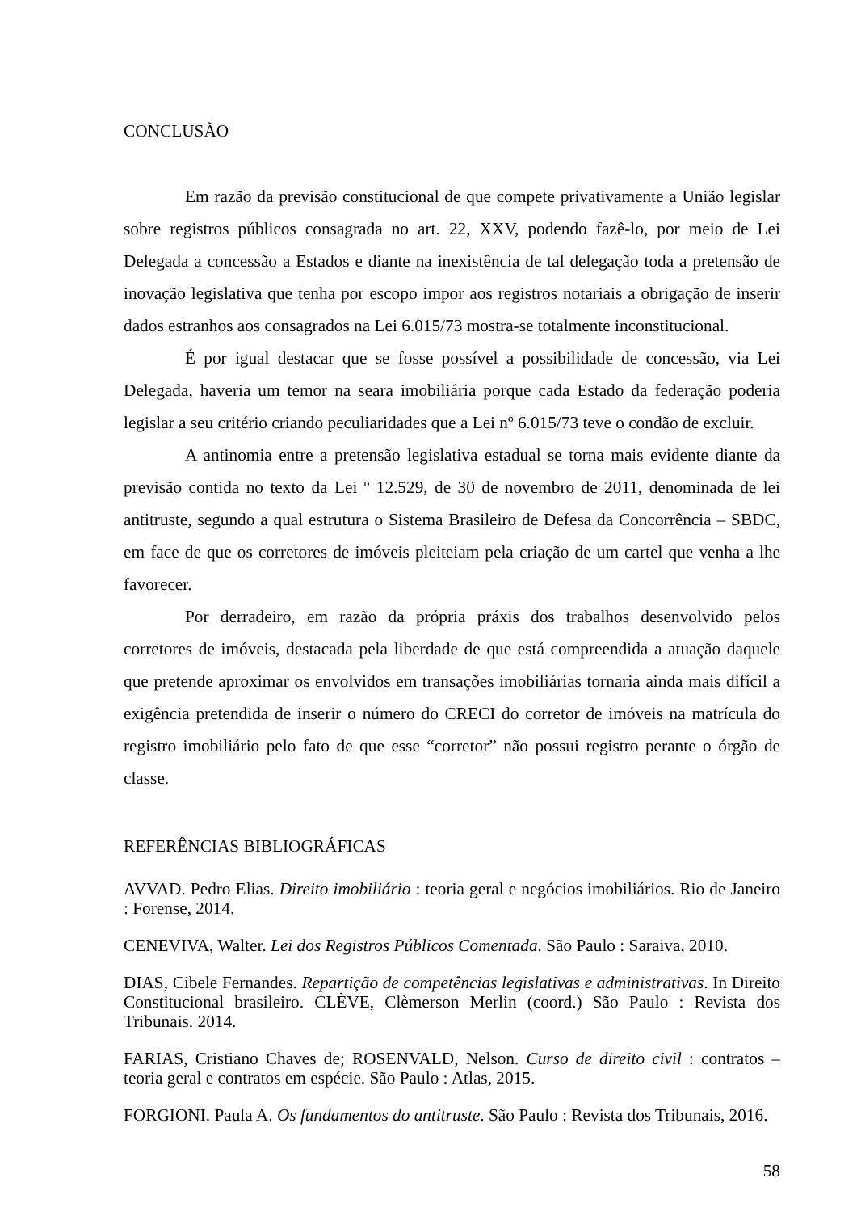CONCLUSÃO
Em razão da previsão constitucional de que compete privativamente a União legislar sobre registros públicos consagrada no art. 22, XXV, podendo fazê-lo, por meio de Lei Delegada a concessão a Estados e diante na inexistência de tal delegação toda a pretensão de inovação legislativa que tenha por escopo impor aos registros notariais a obrigação de inserir dados estranhos aos consagrados na Lei 6.015/73 mostra-se totalmente inconstitucional.
É por igual destacar que se fosse possível a possibilidade de concessão, via Lei Delegada, haveria um temor na seara imobiliária porque cada Estado da federação poderia legislar a seu critério criando peculiaridades que a Lei nº 6.015/73 teve o condão de excluir.
A antinomia entre a pretensão legislativa estadual se torna mais evidente diante da previsão contida no texto da Lei º 12.529, de 30 de novembro de 2011, denominada de lei antitruste, segundo a qual estrutura o Sistema Brasileiro de Defesa da Concorrência – SBDC, em face de que os corretores de imóveis pleiteiam pela criação de um cartel que venha a lhe favorecer.
Por derradeiro, em razão da própria práxis dos trabalhos desenvolvido pelos corretores de imóveis, destacada pela liberdade de que está compreendida a atuação daquele que pretende aproximar os envolvidos em transações imobiliárias tornaria ainda mais difícil a exigência pretendida de inserir o número do CRECI do corretor de imóveis na matrícula do registro imobiliário pelo fato de que esse “corretor” não possui registro perante o órgão de classe.
REFERÊNCIAS BIBLIOGRÁFICAS
AVVAD. Pedro Elias. Direito imobiliário : teoria geral e negócios imobiliários. Rio de Janeiro : Forense, 2014.
CENEVIVA, Walter. Lei dos Registros Públicos Comentada. São Paulo : Saraiva, 2010.
DIAS, Cibele Fernandes. Repartição de competências legislativas e administrativas. In Direito Constitucional brasileiro. CLÈVE, Clèmerson Merlin (coord.) São Paulo : Revista dos Tribunais. 2014.
FARIAS, Cristiano Chaves de; ROSENVALD, Nelson. Curso de direito civil : contratos – teoria geral e contratos em espécie. São Paulo : Atlas, 2015.
FORGIONI. Paula A. Os fundamentos do antitruste. São Paulo : Revista dos Tribunais, 2016.
58